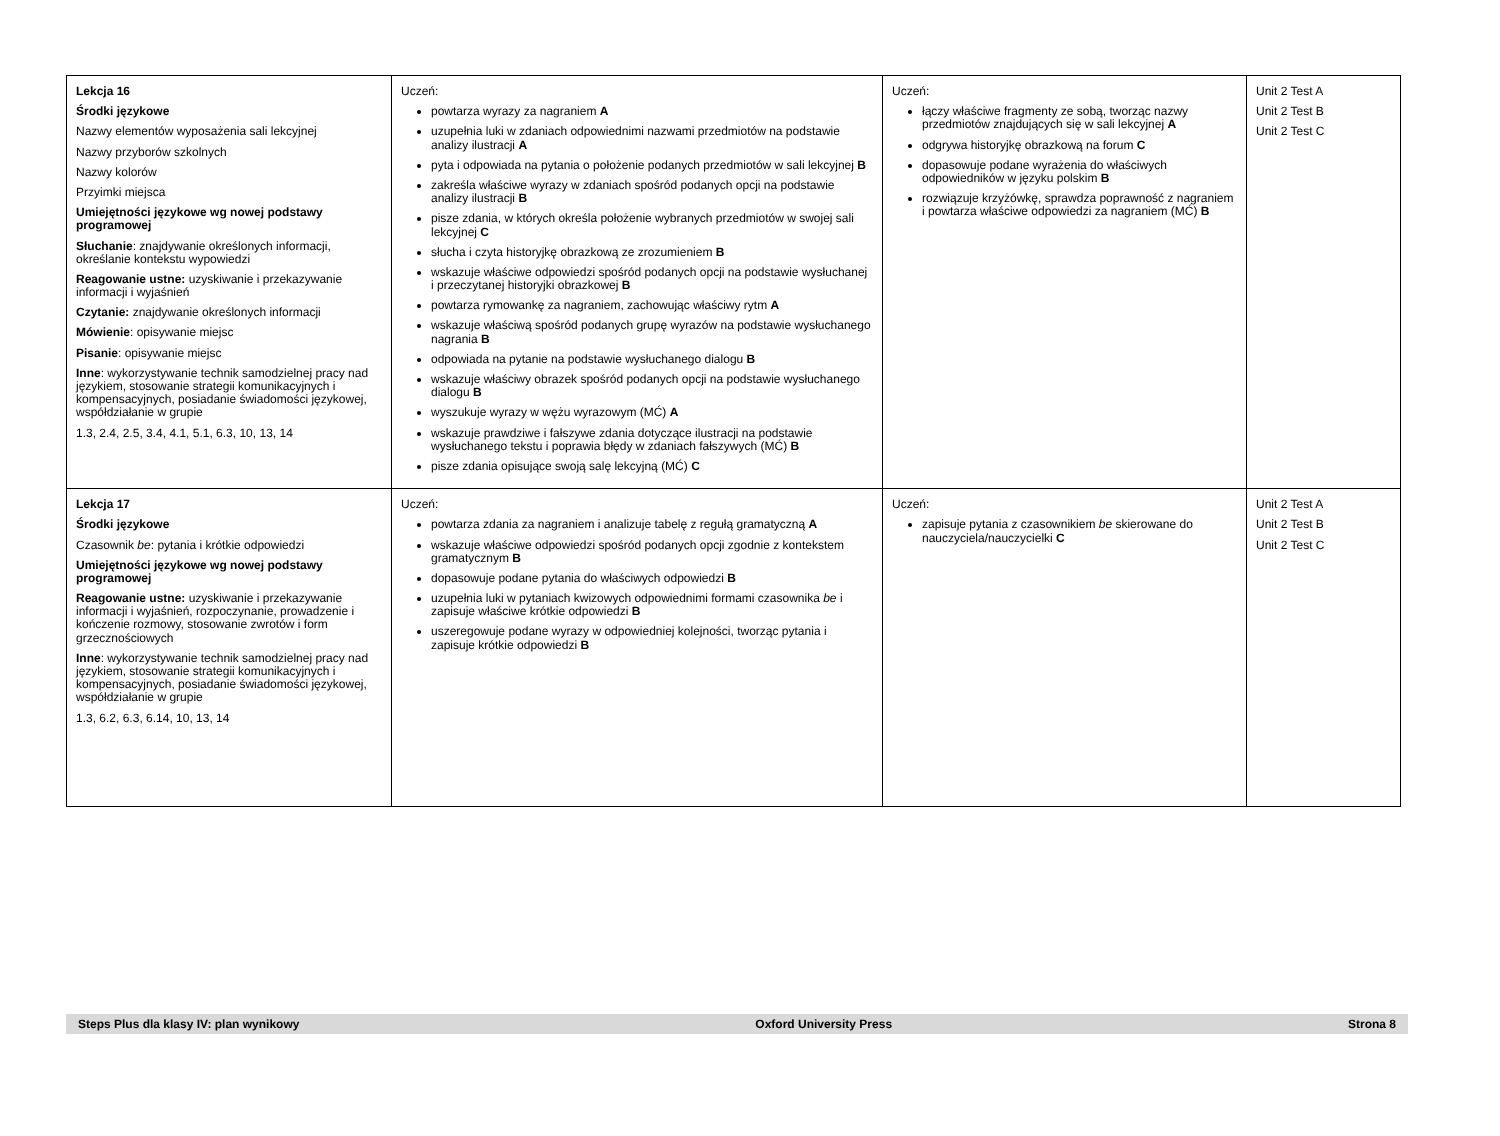| Lekcja 16 Środki językowe Nazwy elementów wyposażenia sali lekcyjnej Nazwy przyborów szkolnych Nazwy kolorów Przyimki miejsca Umiejętności językowe wg nowej podstawy programowej Słuchanie : znajdywanie określonych informacji, określanie kontekstu wypowiedzi Reagowanie ustne: uzyskiwanie i przekazywanie informacji i wyjaśnień Czytanie: znajdywanie określonych informacji Mówienie : opisywanie miejsc Pisanie : opisywanie miejsc Inne : wykorzystywanie technik samodzielnej pracy nad językiem, stosowanie strategii komunikacyjnych i kompensacyjnych, posiadanie świadomości językowej, współdziałanie w grupie 1.3, 2.4, 2.5, 3.4, 4.1, 5.1, 6.3, 10, 13, 14 | Uczeń: powtarza wyrazy za nagraniem A uzupełnia luki w zdaniach odpowiednimi nazwami przedmiotów na podstawie analizy ilustracji A pyta i odpowiada na pytania o położenie podanych przedmiotów w sali lekcyjnej B zakreśla właściwe wyrazy w zdaniach spośród podanych opcji na podstawie analizy ilustracji B pisze zdania, w których określa położenie wybranych przedmiotów w swojej sali lekcyjnej C słucha i czyta historyjkę obrazkową ze zrozumieniem B wskazuje właściwe odpowiedzi spośród podanych opcji na podstawie wysłuchanej i przeczytanej historyjki obrazkowej B powtarza rymowankę za nagraniem, zachowując właściwy rytm A wskazuje właściwą spośród podanych grupę wyrazów na podstawie wysłuchanego nagrania B odpowiada na pytanie na podstawie wysłuchanego dialogu B wskazuje właściwy obrazek spośród podanych opcji na podstawie wysłuchanego dialogu B wyszukuje wyrazy w wężu wyrazowym (MĆ) A wskazuje prawdziwe i fałszywe zdania dotyczące ilustracji na podstawie wysłuchanego tekstu i poprawia błędy w zdaniach fałszywych (MĆ) B pisze zdania opisujące swoją salę lekcyjną (MĆ) C | Uczeń: łączy właściwe fragmenty ze sobą, tworząc nazwy przedmiotów znajdujących się w sali lekcyjnej A odgrywa historyjkę obrazkową na forum C dopasowuje podane wyrażenia do właściwych odpowiedników w języku polskim B rozwiązuje krzyżówkę, sprawdza poprawność z nagraniem i powtarza właściwe odpowiedzi za nagraniem (MĆ) B | Unit 2 Test A Unit 2 Test B Unit 2 Test C |
| Lekcja 17 Środki językowe Czasownik be : pytania i krótkie odpowiedzi Umiejętności językowe wg nowej podstawy programowej Reagowanie ustne: uzyskiwanie i przekazywanie informacji i wyjaśnień, rozpoczynanie, prowadzenie i kończenie rozmowy, stosowanie zwrotów i form grzecznościowych Inne : wykorzystywanie technik samodzielnej pracy nad językiem, stosowanie strategii komunikacyjnych i kompensacyjnych, posiadanie świadomości językowej, współdziałanie w grupie 1.3, 6.2, 6.3, 6.14, 10, 13, 14 | Uczeń: powtarza zdania za nagraniem i analizuje tabelę z regułą gramatyczną A wskazuje właściwe odpowiedzi spośród podanych opcji zgodnie z kontekstem gramatycznym B dopasowuje podane pytania do właściwych odpowiedzi B uzupełnia luki w pytaniach kwizowych odpowiednimi formami czasownika be i zapisuje właściwe krótkie odpowiedzi B uszeregowuje podane wyrazy w odpowiedniej kolejności, tworząc pytania i zapisuje krótkie odpowiedzi B | Uczeń: zapisuje pytania z czasownikiem be skierowane do nauczyciela/nauczycielki C | Unit 2 Test A Unit 2 Test B Unit 2 Test C |
Steps Plus dla klasy IV: plan wynikowy Oxford University Press Strona 8